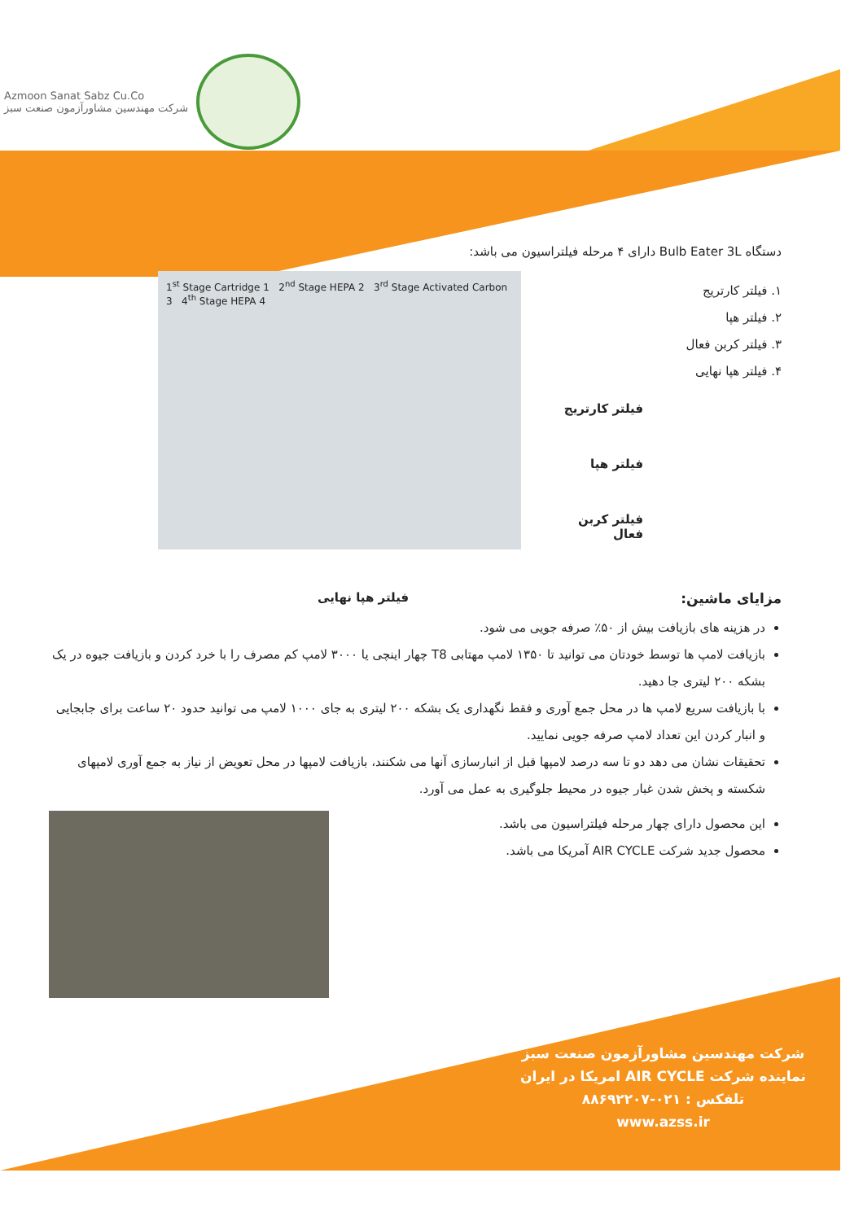Azmoon Sanat Sabz Cu.Co
شرکت مهندسین مشاورآزمون صنعت سبز
دستگاه Bulb Eater 3L دارای ۴ مرحله فیلتراسیون می باشد:
۱. فیلتر کارتریج
۲. فیلتر هپا
۳. فیلتر کربن فعال
۴. فیلتر هپا نهایی
فیلتر کارتریج
فیلتر هپا
فیلتر کربن فعال
1<sup>st</sup> Stage Cartridge 1 2<sup>nd</sup> Stage HEPA 2 3<sup>rd</sup> Stage Activated Carbon 3 4<sup>th</sup> Stage HEPA 4
مزایای ماشین: فیلتر هپا نهایی
در هزینه های بازیافت بیش از ۵۰٪ صرفه جویی می شود.
بازیافت لامپ ها توسط خودتان می توانید تا ۱۳۵۰ لامپ مهتابی T8 چهار اینچی یا ۳۰۰۰ لامپ کم مصرف را با خرد کردن و بازیافت جیوه در یک بشکه ۲۰۰ لیتری جا دهید.
با بازیافت سریع لامپ ها در محل جمع آوری و فقط نگهداری یک بشکه ۲۰۰ لیتری به جای ۱۰۰۰ لامپ می توانید حدود ۲۰ ساعت برای جابجایی و انبار کردن این تعداد لامپ صرفه جویی نمایید.
تحقیقات نشان می دهد دو تا سه درصد لامپها قبل از انبارسازی آنها می شکنند، بازیافت لامپها در محل تعویض از نیاز به جمع آوری لامپهای شکسته و پخش شدن غبار جیوه در محیط جلوگیری به عمل می آورد.
این محصول دارای چهار مرحله فیلتراسیون می باشد.
محصول جدید شرکت AIR CYCLE آمریکا می باشد.
شرکت مهندسین مشاورآزمون صنعت سبز
نماینده شرکت AIR CYCLE امریکا در ایران
تلفکس : ۰۲۱-۸۸۶۹۲۲۰۷
www.azss.ir